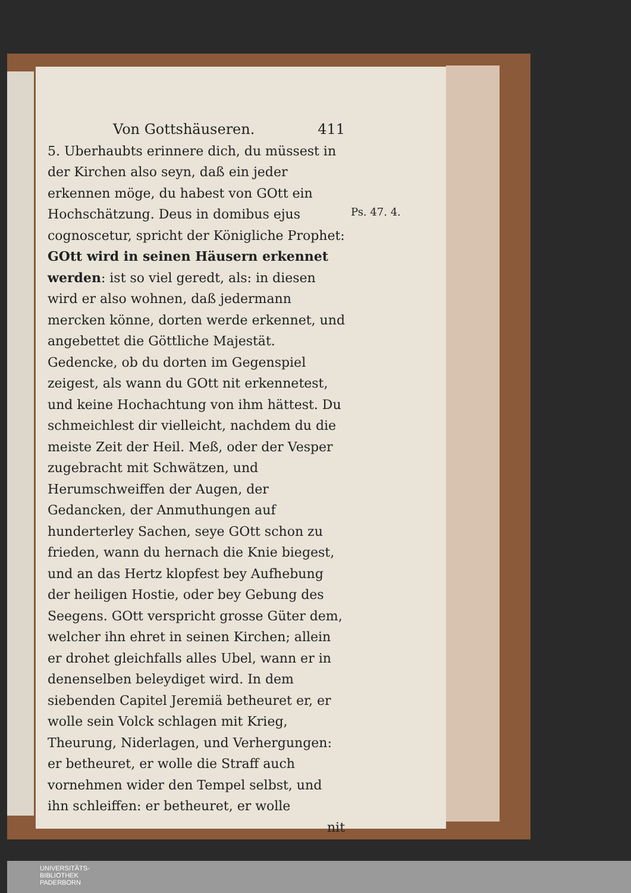Von Gottshäuseren. 411
5. Uberhaubts erinnere dich, du müssest in der Kirchen also seyn, daß ein jeder erkennen möge, du habest von GOtt ein Hochschätzung. Deus in domibus ejus cognoscetur, spricht der Königliche Prophet: GOtt wird in seinen Häusern erkennet werden: ist so viel geredt, als: in diesen wird er also wohnen, daß jedermann mercken könne, dorten werde erkennet, und angebettet die Göttliche Majestät. Gedencke, ob du dorten im Gegenspiel zeigest, als wann du GOtt nit erkennetest, und keine Hochachtung von ihm hättest. Du schmeichlest dir vielleicht, nachdem du die meiste Zeit der Heil. Meß, oder der Vesper zugebracht mit Schwätzen, und Herumschweiffen der Augen, der Gedancken, der Anmuthungen auf hunderterley Sachen, seye GOtt schon zu frieden, wann du hernach die Knie biegest, und an das Hertz klopfest bey Aufhebung der heiligen Hostie, oder bey Gebung des Seegens. GOtt verspricht grosse Güter dem, welcher ihn ehret in seinen Kirchen; allein er drohet gleichfalls alles Ubel, wann er in denenselben beleydiget wird. In dem siebenden Capitel Jeremiä betheuret er, er wolle sein Volck schlagen mit Krieg, Theurung, Niderlagen, und Verhergungen: er betheuret, er wolle die Straff auch vornehmen wider den Tempel selbst, und ihn schleiffen: er betheuret, er wolle
nit
Ps. 47. 4.
UNIVERSITÄTS-
BIBLIOTHEK
PADERBORN